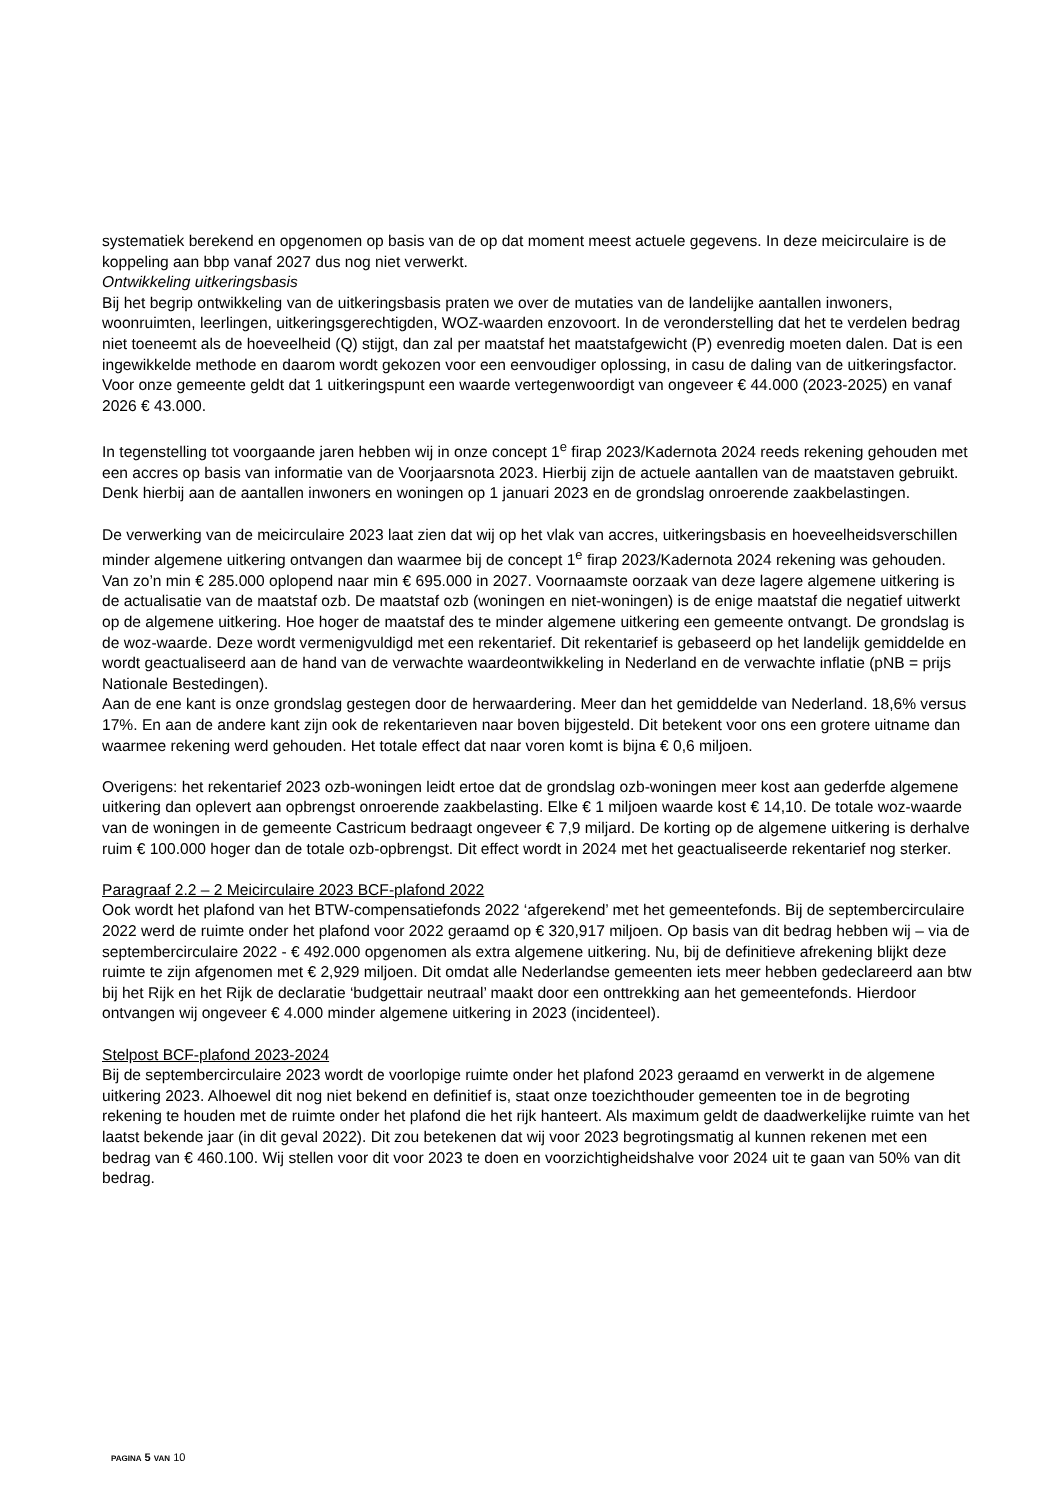systematiek berekend en opgenomen op basis van de op dat moment meest actuele gegevens. In deze meicirculaire is de koppeling aan bbp vanaf 2027 dus nog niet verwerkt.
Ontwikkeling uitkeringsbasis
Bij het begrip ontwikkeling van de uitkeringsbasis praten we over de mutaties van de landelijke aantallen inwoners, woonruimten, leerlingen, uitkeringsgerechtigden, WOZ-waarden enzovoort. In de veronderstelling dat het te verdelen bedrag niet toeneemt als de hoeveelheid (Q) stijgt, dan zal per maatstaf het maatstafgewicht (P) evenredig moeten dalen. Dat is een ingewikkelde methode en daarom wordt gekozen voor een eenvoudiger oplossing, in casu de daling van de uitkeringsfactor. Voor onze gemeente geldt dat 1 uitkeringspunt een waarde vertegenwoordigt van ongeveer € 44.000 (2023-2025) en vanaf 2026 € 43.000.
In tegenstelling tot voorgaande jaren hebben wij in onze concept 1<sup>e</sup> firap 2023/Kadernota 2024 reeds rekening gehouden met een accres op basis van informatie van de Voorjaarsnota 2023. Hierbij zijn de actuele aantallen van de maatstaven gebruikt. Denk hierbij aan de aantallen inwoners en woningen op 1 januari 2023 en de grondslag onroerende zaakbelastingen.
De verwerking van de meicirculaire 2023 laat zien dat wij op het vlak van accres, uitkeringsbasis en hoeveelheidsverschillen minder algemene uitkering ontvangen dan waarmee bij de concept 1<sup>e</sup> firap 2023/Kadernota 2024 rekening was gehouden. Van zo’n min € 285.000 oplopend naar min € 695.000 in 2027. Voornaamste oorzaak van deze lagere algemene uitkering is de actualisatie van de maatstaf ozb. De maatstaf ozb (woningen en niet-woningen) is de enige maatstaf die negatief uitwerkt op de algemene uitkering. Hoe hoger de maatstaf des te minder algemene uitkering een gemeente ontvangt. De grondslag is de woz-waarde. Deze wordt vermenigvuldigd met een rekentarief. Dit rekentarief is gebaseerd op het landelijk gemiddelde en wordt geactualiseerd aan de hand van de verwachte waardeontwikkeling in Nederland en de verwachte inflatie (pNB = prijs Nationale Bestedingen).
Aan de ene kant is onze grondslag gestegen door de herwaardering. Meer dan het gemiddelde van Nederland. 18,6% versus 17%. En aan de andere kant zijn ook de rekentarieven naar boven bijgesteld. Dit betekent voor ons een grotere uitname dan waarmee rekening werd gehouden. Het totale effect dat naar voren komt is bijna € 0,6 miljoen.
Overigens: het rekentarief 2023 ozb-woningen leidt ertoe dat de grondslag ozb-woningen meer kost aan gederfde algemene uitkering dan oplevert aan opbrengst onroerende zaakbelasting. Elke € 1 miljoen waarde kost € 14,10. De totale woz-waarde van de woningen in de gemeente Castricum bedraagt ongeveer € 7,9 miljard. De korting op de algemene uitkering is derhalve ruim € 100.000 hoger dan de totale ozb-opbrengst. Dit effect wordt in 2024 met het geactualiseerde rekentarief nog sterker.
Paragraaf 2.2 – 2 Meicirculaire 2023 BCF-plafond 2022
Ook wordt het plafond van het BTW-compensatiefonds 2022 ‘afgerekend’ met het gemeentefonds. Bij de septembercirculaire 2022 werd de ruimte onder het plafond voor 2022 geraamd op € 320,917 miljoen. Op basis van dit bedrag hebben wij – via de septembercirculaire 2022 - € 492.000 opgenomen als extra algemene uitkering. Nu, bij de definitieve afrekening blijkt deze ruimte te zijn afgenomen met € 2,929 miljoen. Dit omdat alle Nederlandse gemeenten iets meer hebben gedeclareerd aan btw bij het Rijk en het Rijk de declaratie ‘budgettair neutraal’ maakt door een onttrekking aan het gemeentefonds. Hierdoor ontvangen wij ongeveer € 4.000 minder algemene uitkering in 2023 (incidenteel).
Stelpost BCF-plafond 2023-2024
Bij de septembercirculaire 2023 wordt de voorlopige ruimte onder het plafond 2023 geraamd en verwerkt in de algemene uitkering 2023. Alhoewel dit nog niet bekend en definitief is, staat onze toezichthouder gemeenten toe in de begroting rekening te houden met de ruimte onder het plafond die het rijk hanteert. Als maximum geldt de daadwerkelijke ruimte van het laatst bekende jaar (in dit geval 2022). Dit zou betekenen dat wij voor 2023 begrotingsmatig al kunnen rekenen met een bedrag van € 460.100. Wij stellen voor dit voor 2023 te doen en voorzichtigheidshalve voor 2024 uit te gaan van 50% van dit bedrag.
PAGINA 5 VAN 10